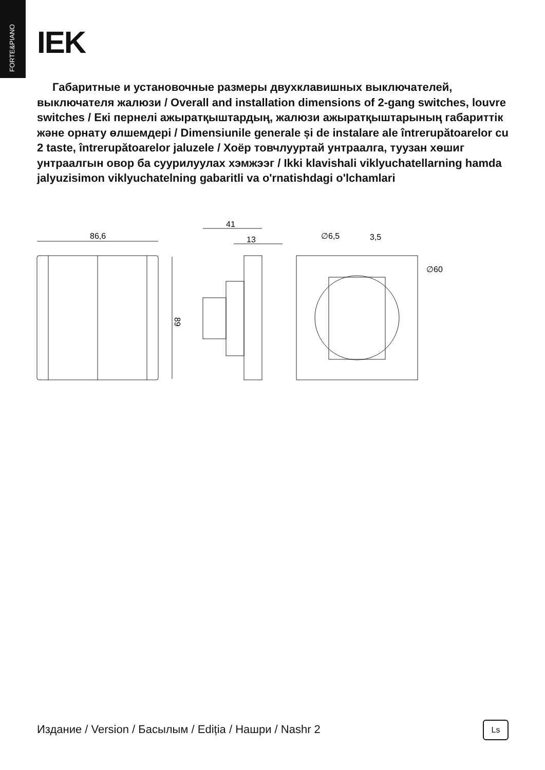FORTE&PIANO
IEK
Габаритные и установочные размеры двухклавишных выключателей, выключателя жалюзи / Overall and installation dimensions of 2-gang switches, louvre switches / Екі пернелі ажыратқыштардың, жалюзи ажыратқыштарының габариттік және орнату өлшемдері / Dimensiunile generale și de instalare ale întrerupătoarelor cu 2 taste, întrerupătoarelor jaluzele / Хоёр товчлууртай унтраалга, туузан хөшиг унтраалгын овор ба суурилуулах хэмжээг / Ikki klavishali viklyuchatellarning hamda jalyuzisimon viklyuchatelning gabaritli va o'rnatishdagi o'lchamlari
86,6
89
41
13
∅6,5
3,5
∅60
Издание / Version / Басылым / Ediția / Нашри / Nashr 2
Ls